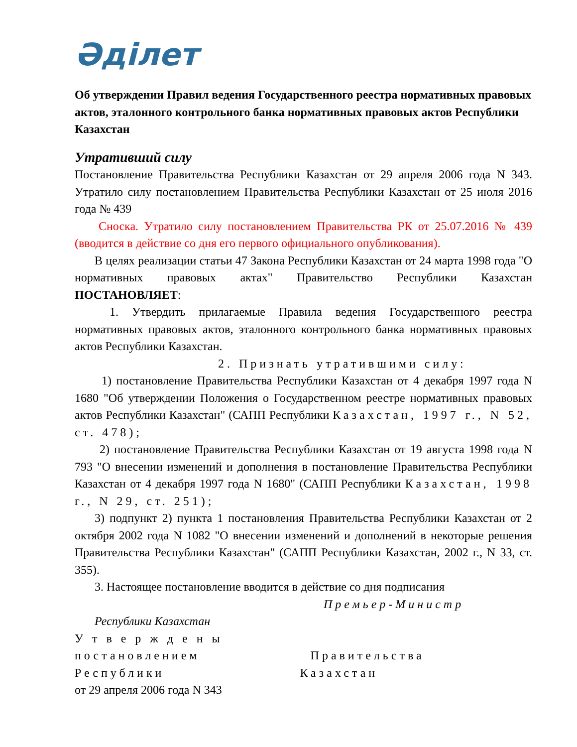Әділет
Об утверждении Правил ведения Государственного реестра нормативных правовых актов, эталонного контрольного банка нормативных правовых актов Республики Казахстан
Утративший силу
Постановление Правительства Республики Казахстан от 29 апреля 2006 года N 343. Утратило силу постановлением Правительства Республики Казахстан от 25 июля 2016 года № 439
Сноска. Утратило силу постановлением Правительства РК от 25.07.2016 № 439 (вводится в действие со дня его первого официального опубликования).
В целях реализации статьи 47 Закона Республики Казахстан от 24 марта 1998 года "О нормативных правовых актах" Правительство Республики Казахстан ПОСТАНОВЛЯЕТ:
1. Утвердить прилагаемые Правила ведения Государственного реестра нормативных правовых актов, эталонного контрольного банка нормативных правовых актов Республики Казахстан.
2. Признать утратившими силу:
1) постановление Правительства Республики Казахстан от 4 декабря 1997 года N 1680 "Об утверждении Положения о Государственном реестре нормативных правовых актов Республики Казахстан" (САПП Республики Казахстан, 1997 г., N 52, ст. 478);
2) постановление Правительства Республики Казахстан от 19 августа 1998 года N 793 "О внесении изменений и дополнения в постановление Правительства Республики Казахстан от 4 декабря 1997 года N 1680" (САПП Республики Казахстан, 1998 г., N 29, ст. 251);
3) подпункт 2) пункта 1 постановления Правительства Республики Казахстан от 2 октября 2002 года N 1082 "О внесении изменений и дополнений в некоторые решения Правительства Республики Казахстан" (САПП Республики Казахстан, 2002 г., N 33, ст. 355).
3. Настоящее постановление вводится в действие со дня подписания
Премьер-Министр
Республики Казахстан
Утверждены
постановлением Правительства
Республики Казахстан
от 29 апреля 2006 года N 343